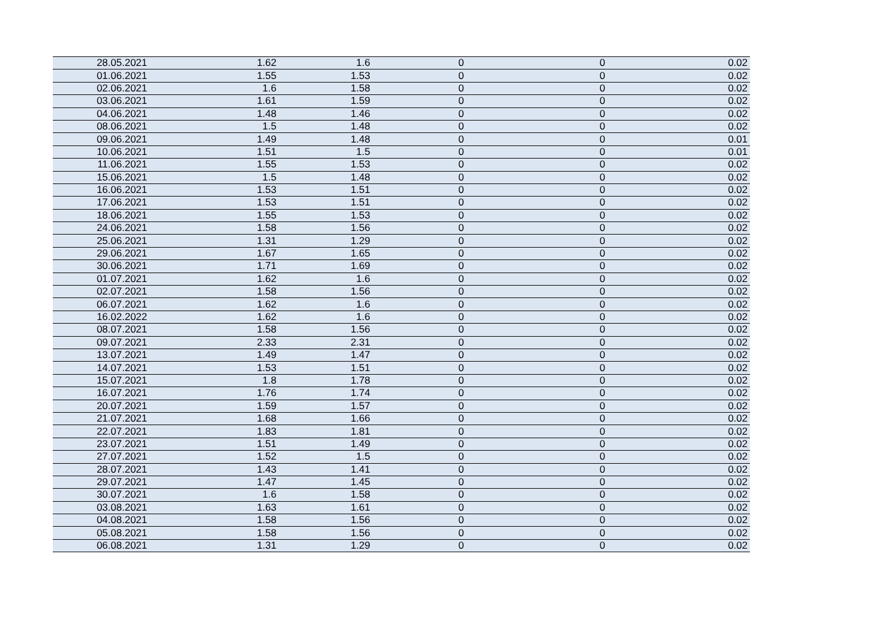| 28.05.2021 | 1.62 | 1.6 | 0 | 0 | 0.02 |
| 01.06.2021 | 1.55 | 1.53 | 0 | 0 | 0.02 |
| 02.06.2021 | 1.6 | 1.58 | 0 | 0 | 0.02 |
| 03.06.2021 | 1.61 | 1.59 | 0 | 0 | 0.02 |
| 04.06.2021 | 1.48 | 1.46 | 0 | 0 | 0.02 |
| 08.06.2021 | 1.5 | 1.48 | 0 | 0 | 0.02 |
| 09.06.2021 | 1.49 | 1.48 | 0 | 0 | 0.01 |
| 10.06.2021 | 1.51 | 1.5 | 0 | 0 | 0.01 |
| 11.06.2021 | 1.55 | 1.53 | 0 | 0 | 0.02 |
| 15.06.2021 | 1.5 | 1.48 | 0 | 0 | 0.02 |
| 16.06.2021 | 1.53 | 1.51 | 0 | 0 | 0.02 |
| 17.06.2021 | 1.53 | 1.51 | 0 | 0 | 0.02 |
| 18.06.2021 | 1.55 | 1.53 | 0 | 0 | 0.02 |
| 24.06.2021 | 1.58 | 1.56 | 0 | 0 | 0.02 |
| 25.06.2021 | 1.31 | 1.29 | 0 | 0 | 0.02 |
| 29.06.2021 | 1.67 | 1.65 | 0 | 0 | 0.02 |
| 30.06.2021 | 1.71 | 1.69 | 0 | 0 | 0.02 |
| 01.07.2021 | 1.62 | 1.6 | 0 | 0 | 0.02 |
| 02.07.2021 | 1.58 | 1.56 | 0 | 0 | 0.02 |
| 06.07.2021 | 1.62 | 1.6 | 0 | 0 | 0.02 |
| 16.02.2022 | 1.62 | 1.6 | 0 | 0 | 0.02 |
| 08.07.2021 | 1.58 | 1.56 | 0 | 0 | 0.02 |
| 09.07.2021 | 2.33 | 2.31 | 0 | 0 | 0.02 |
| 13.07.2021 | 1.49 | 1.47 | 0 | 0 | 0.02 |
| 14.07.2021 | 1.53 | 1.51 | 0 | 0 | 0.02 |
| 15.07.2021 | 1.8 | 1.78 | 0 | 0 | 0.02 |
| 16.07.2021 | 1.76 | 1.74 | 0 | 0 | 0.02 |
| 20.07.2021 | 1.59 | 1.57 | 0 | 0 | 0.02 |
| 21.07.2021 | 1.68 | 1.66 | 0 | 0 | 0.02 |
| 22.07.2021 | 1.83 | 1.81 | 0 | 0 | 0.02 |
| 23.07.2021 | 1.51 | 1.49 | 0 | 0 | 0.02 |
| 27.07.2021 | 1.52 | 1.5 | 0 | 0 | 0.02 |
| 28.07.2021 | 1.43 | 1.41 | 0 | 0 | 0.02 |
| 29.07.2021 | 1.47 | 1.45 | 0 | 0 | 0.02 |
| 30.07.2021 | 1.6 | 1.58 | 0 | 0 | 0.02 |
| 03.08.2021 | 1.63 | 1.61 | 0 | 0 | 0.02 |
| 04.08.2021 | 1.58 | 1.56 | 0 | 0 | 0.02 |
| 05.08.2021 | 1.58 | 1.56 | 0 | 0 | 0.02 |
| 06.08.2021 | 1.31 | 1.29 | 0 | 0 | 0.02 |